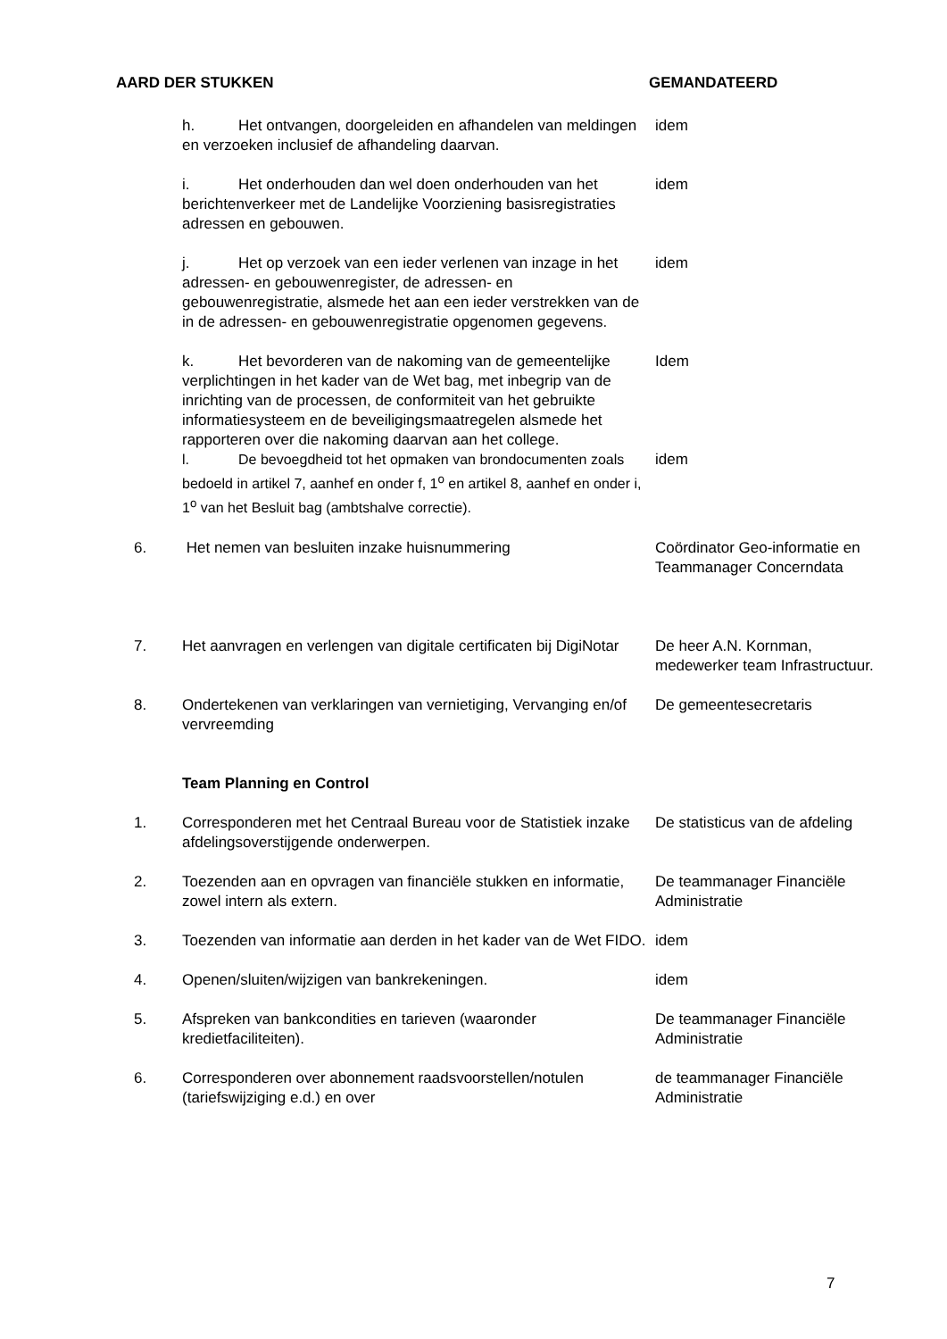AARD DER STUKKEN GEMANDATEERD
| | h. Het ontvangen, doorgeleiden en afhandelen van meldingen en verzoeken inclusief de afhandeling daarvan. | idem |
| | i. Het onderhouden dan wel doen onderhouden van het berichtenverkeer met de Landelijke Voorziening basisregistraties adressen en gebouwen. | idem |
| | j. Het op verzoek van een ieder verlenen van inzage in het adressen- en gebouwenregister, de adressen- en gebouwenregistratie, alsmede het aan een ieder verstrekken van de in de adressen- en gebouwenregistratie opgenomen gegevens. | idem |
| | k. Het bevorderen van de nakoming van de gemeentelijke verplichtingen in het kader van de Wet bag, met inbegrip van de inrichting van de processen, de conformiteit van het gebruikte informatiesysteem en de beveiligingsmaatregelen alsmede het rapporteren over die nakoming daarvan aan het college. | Idem |
| | l. De bevoegdheid tot het opmaken van brondocumenten zoals bedoeld in artikel 7, aanhef en onder f, 1<sup>o</sup> en artikel 8, aanhef en onder i, 1<sup>o</sup> van het Besluit bag (ambtshalve correctie). | idem |
| 6. | Het nemen van besluiten inzake huisnummering | Coördinator Geo-informatie en Teammanager Concerndata |
| 7. | Het aanvragen en verlengen van digitale certificaten bij DigiNotar | De heer A.N. Kornman, medewerker team Infrastructuur. |
| 8. | Ondertekenen van verklaringen van vernietiging, Vervanging en/of vervreemding | De gemeentesecretaris |
| | Team Planning en Control | |
| 1. | Corresponderen met het Centraal Bureau voor de Statistiek inzake afdelingsoverstijgende onderwerpen. | De statisticus van de afdeling |
| 2. | Toezenden aan en opvragen van financiële stukken en informatie, zowel intern als extern. | De teammanager Financiële Administratie |
| 3. | Toezenden van informatie aan derden in het kader van de Wet FIDO. | idem |
| 4. | Openen/sluiten/wijzigen van bankrekeningen. | idem |
| 5. | Afspreken van bankcondities en tarieven (waaronder kredietfaciliteiten). | De teammanager Financiële Administratie |
| 6. | Corresponderen over abonnement raadsvoorstellen/notulen (tariefswijziging e.d.) en over | de teammanager Financiële Administratie |
7